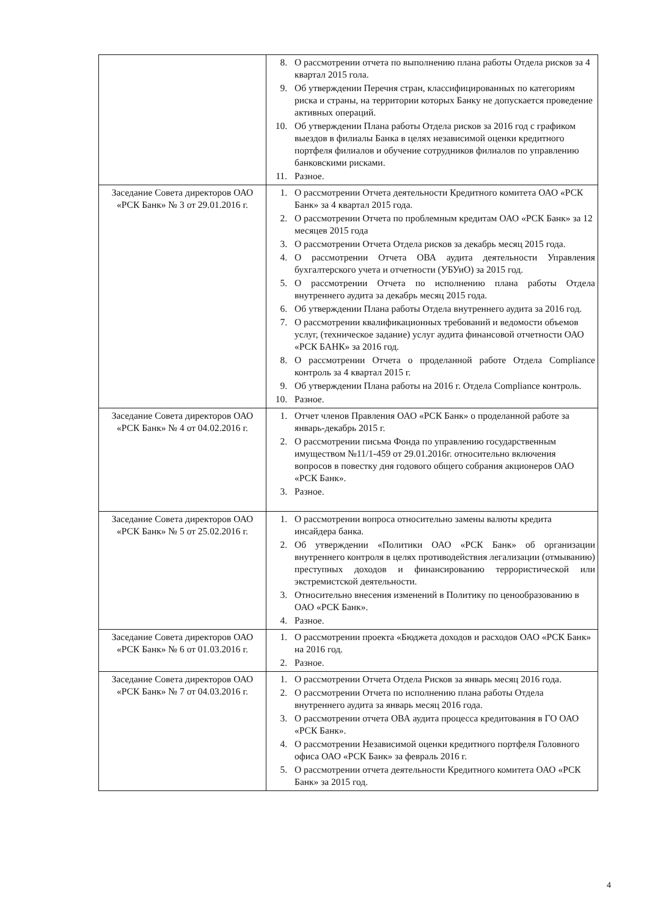| | 8. О рассмотрении отчета по выполнению плана работы Отдела рисков за 4 квартал 2015 гола. 9. Об утверждении Перечня стран, классифицированных по категориям риска и страны, на территории которых Банку не допускается проведение активных операций. 10. Об утверждении Плана работы Отдела рисков за 2016 год с графиком выездов в филиалы Банка в целях независимой оценки кредитного портфеля филиалов и обучение сотрудников филиалов по управлению банковскими рисками. 11. Разное. |
| Заседание Совета директоров ОАО «РСК Банк» № 3 от 29.01.2016 г. | 1. О рассмотрении Отчета деятельности Кредитного комитета ОАО «РСК Банк» за 4 квартал 2015 года. 2. О рассмотрении Отчета по проблемным кредитам ОАО «РСК Банк» за 12 месяцев 2015 года 3. О рассмотрении Отчета Отдела рисков за декабрь месяц 2015 года. 4. О рассмотрении Отчета ОВА аудита деятельности Управления бухгалтерского учета и отчетности (УБУиО) за 2015 год. 5. О рассмотрении Отчета по исполнению плана работы Отдела внутреннего аудита за декабрь месяц 2015 года. 6. Об утверждении Плана работы Отдела внутреннего аудита за 2016 год. 7. О рассмотрении квалификационных требований и ведомости объемов услуг, (техническое задание) услуг аудита финансовой отчетности ОАО «РСК БАНК» за 2016 год. 8. О рассмотрении Отчета о проделанной работе Отдела Compliance контроль за 4 квартал 2015 г. 9. Об утверждении Плана работы на 2016 г. Отдела Compliance контроль. 10. Разное. |
| Заседание Совета директоров ОАО «РСК Банк» № 4 от 04.02.2016 г. | 1. Отчет членов Правления ОАО «РСК Банк» о проделанной работе за январь-декабрь 2015 г. 2. О рассмотрении письма Фонда по управлению государственным имуществом №11/1-459 от 29.01.2016г. относительно включения вопросов в повестку дня годового общего собрания акционеров ОАО «РСК Банк». 3. Разное. |
| Заседание Совета директоров ОАО «РСК Банк» № 5 от 25.02.2016 г. | 1. О рассмотрении вопроса относительно замены валюты кредита инсайдера банка. 2. Об утверждении «Политики ОАО «РСК Банк» об организации внутреннего контроля в целях противодействия легализации (отмыванию) преступных доходов и финансированию террористической или экстремистской деятельности. 3. Относительно внесения изменений в Политику по ценообразованию в ОАО «РСК Банк». 4. Разное. |
| Заседание Совета директоров ОАО «РСК Банк» № 6 от 01.03.2016 г. | 1. О рассмотрении проекта «Бюджета доходов и расходов ОАО «РСК Банк» на 2016 год. 2. Разное. |
| Заседание Совета директоров ОАО «РСК Банк» № 7 от 04.03.2016 г. | 1. О рассмотрении Отчета Отдела Рисков за январь месяц 2016 года. 2. О рассмотрении Отчета по исполнению плана работы Отдела внутреннего аудита за январь месяц 2016 года. 3. О рассмотрении отчета ОВА аудита процесса кредитования в ГО ОАО «РСК Банк». 4. О рассмотрении Независимой оценки кредитного портфеля Головного офиса ОАО «РСК Банк» за февраль 2016 г. 5. О рассмотрении отчета деятельности Кредитного комитета ОАО «РСК Банк» за 2015 год. |
4